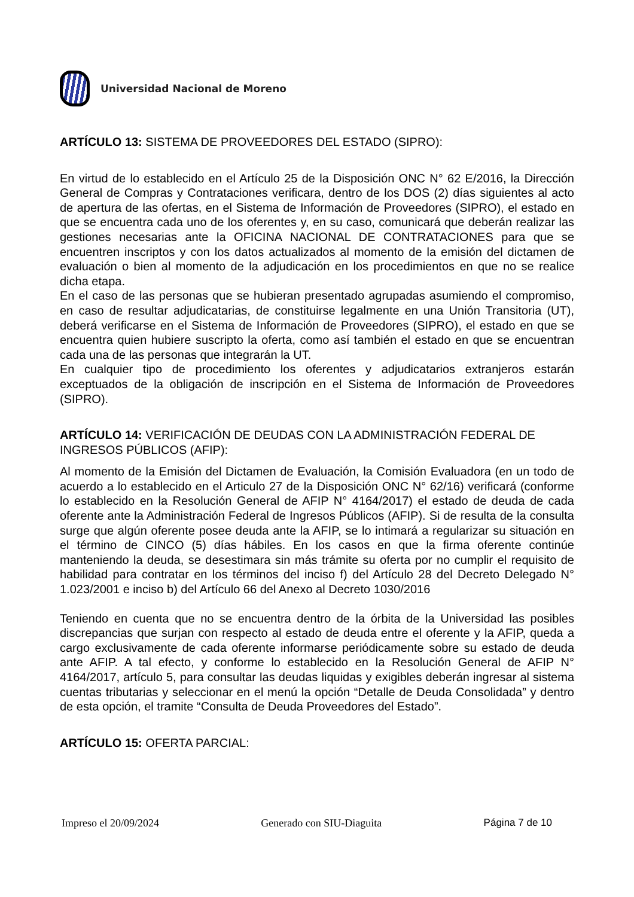Universidad Nacional de Moreno
ARTÍCULO 13: SISTEMA DE PROVEEDORES DEL ESTADO (SIPRO):
En virtud de lo establecido en el Artículo 25 de la Disposición ONC N° 62 E/2016, la Dirección General de Compras y Contrataciones verificara, dentro de los DOS (2) días siguientes al acto de apertura de las ofertas, en el Sistema de Información de Proveedores (SIPRO), el estado en que se encuentra cada uno de los oferentes y, en su caso, comunicará que deberán realizar las gestiones necesarias ante la OFICINA NACIONAL DE CONTRATACIONES para que se encuentren inscriptos y con los datos actualizados al momento de la emisión del dictamen de evaluación o bien al momento de la adjudicación en los procedimientos en que no se realice dicha etapa.
En el caso de las personas que se hubieran presentado agrupadas asumiendo el compromiso, en caso de resultar adjudicatarias, de constituirse legalmente en una Unión Transitoria (UT), deberá verificarse en el Sistema de Información de Proveedores (SIPRO), el estado en que se encuentra quien hubiere suscripto la oferta, como así también el estado en que se encuentran cada una de las personas que integrarán la UT.
En cualquier tipo de procedimiento los oferentes y adjudicatarios extranjeros estarán exceptuados de la obligación de inscripción en el Sistema de Información de Proveedores (SIPRO).
ARTÍCULO 14: VERIFICACIÓN DE DEUDAS CON LA ADMINISTRACIÓN FEDERAL DE INGRESOS PÚBLICOS (AFIP):
Al momento de la Emisión del Dictamen de Evaluación, la Comisión Evaluadora (en un todo de acuerdo a lo establecido en el Articulo 27 de la Disposición ONC N° 62/16) verificará (conforme lo establecido en la Resolución General de AFIP N° 4164/2017) el estado de deuda de cada oferente ante la Administración Federal de Ingresos Públicos (AFIP). Si de resulta de la consulta surge que algún oferente posee deuda ante la AFIP, se lo intimará a regularizar su situación en el término de CINCO (5) días hábiles. En los casos en que la firma oferente continúe manteniendo la deuda, se desestimara sin más trámite su oferta por no cumplir el requisito de habilidad para contratar en los términos del inciso f) del Artículo 28 del Decreto Delegado N° 1.023/2001 e inciso b) del Artículo 66 del Anexo al Decreto 1030/2016
Teniendo en cuenta que no se encuentra dentro de la órbita de la Universidad las posibles discrepancias que surjan con respecto al estado de deuda entre el oferente y la AFIP, queda a cargo exclusivamente de cada oferente informarse periódicamente sobre su estado de deuda ante AFIP. A tal efecto, y conforme lo establecido en la Resolución General de AFIP N° 4164/2017, artículo 5, para consultar las deudas liquidas y exigibles deberán ingresar al sistema cuentas tributarias y seleccionar en el menú la opción “Detalle de Deuda Consolidada” y dentro de esta opción, el tramite “Consulta de Deuda Proveedores del Estado”.
ARTÍCULO 15: OFERTA PARCIAL:
Impreso el 20/09/2024 Generado con SIU-Diaguita Página 7 de 10